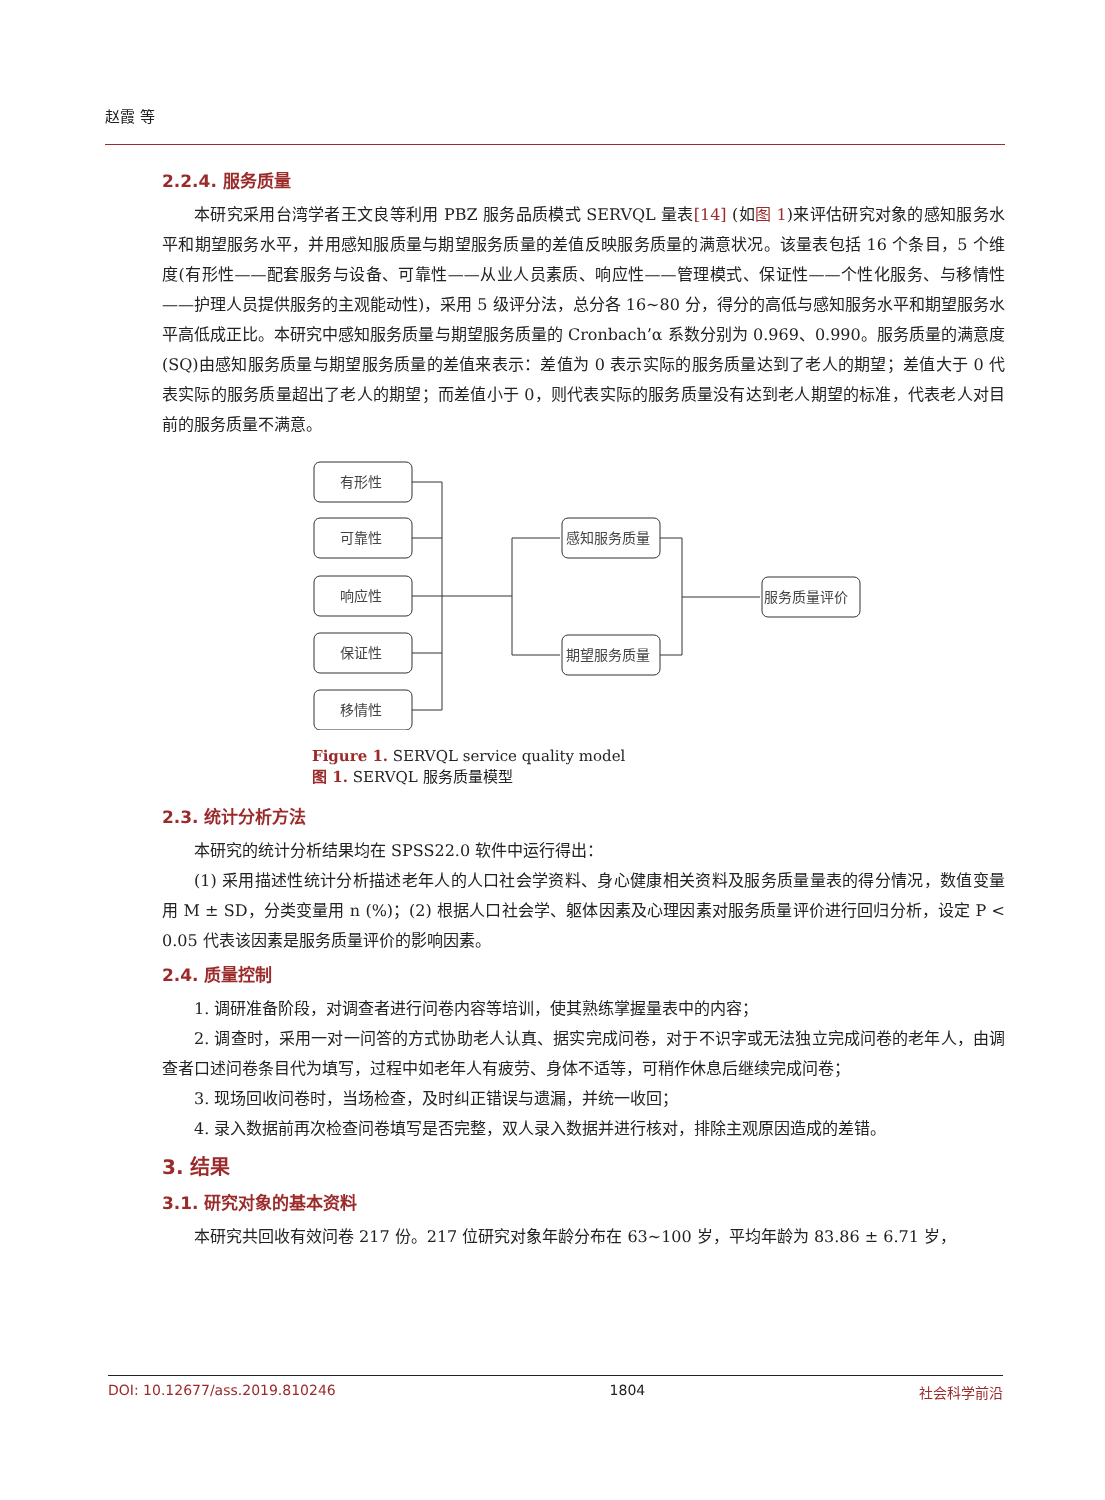赵霞 等
2.2.4. 服务质量
本研究采用台湾学者王文良等利用 PBZ 服务品质模式 SERVQL 量表[14] (如图 1)来评估研究对象的感知服务水平和期望服务水平，并用感知服质量与期望服务质量的差值反映服务质量的满意状况。该量表包括 16 个条目，5 个维度(有形性——配套服务与设备、可靠性——从业人员素质、响应性——管理模式、保证性——个性化服务、与移情性——护理人员提供服务的主观能动性)，采用 5 级评分法，总分各 16~80 分，得分的高低与感知服务水平和期望服务水平高低成正比。本研究中感知服务质量与期望服务质量的 Cronbach’α 系数分别为 0.969、0.990。服务质量的满意度(SQ)由感知服务质量与期望服务质量的差值来表示：差值为 0 表示实际的服务质量达到了老人的期望；差值大于 0 代表实际的服务质量超出了老人的期望；而差值小于 0，则代表实际的服务质量没有达到老人期望的标准，代表老人对目前的服务质量不满意。
有形性
可靠性
响应性
保证性
移情性
感知服务质量
期望服务质量
服务质量评价
Figure 1. SERVQL service quality model
图 1. SERVQL 服务质量模型
2.3. 统计分析方法
本研究的统计分析结果均在 SPSS22.0 软件中运行得出：
(1) 采用描述性统计分析描述老年人的人口社会学资料、身心健康相关资料及服务质量量表的得分情况，数值变量用 M ± SD，分类变量用 n (%)；(2) 根据人口社会学、躯体因素及心理因素对服务质量评价进行回归分析，设定 P < 0.05 代表该因素是服务质量评价的影响因素。
2.4. 质量控制
1. 调研准备阶段，对调查者进行问卷内容等培训，使其熟练掌握量表中的内容；
2. 调查时，采用一对一问答的方式协助老人认真、据实完成问卷，对于不识字或无法独立完成问卷的老年人，由调查者口述问卷条目代为填写，过程中如老年人有疲劳、身体不适等，可稍作休息后继续完成问卷；
3. 现场回收问卷时，当场检查，及时纠正错误与遗漏，并统一收回；
4. 录入数据前再次检查问卷填写是否完整，双人录入数据并进行核对，排除主观原因造成的差错。
3. 结果
3.1. 研究对象的基本资料
本研究共回收有效问卷 217 份。217 位研究对象年龄分布在 63~100 岁，平均年龄为 83.86 ± 6.71 岁，
DOI: 10.12677/ass.2019.810246 1804 社会科学前沿